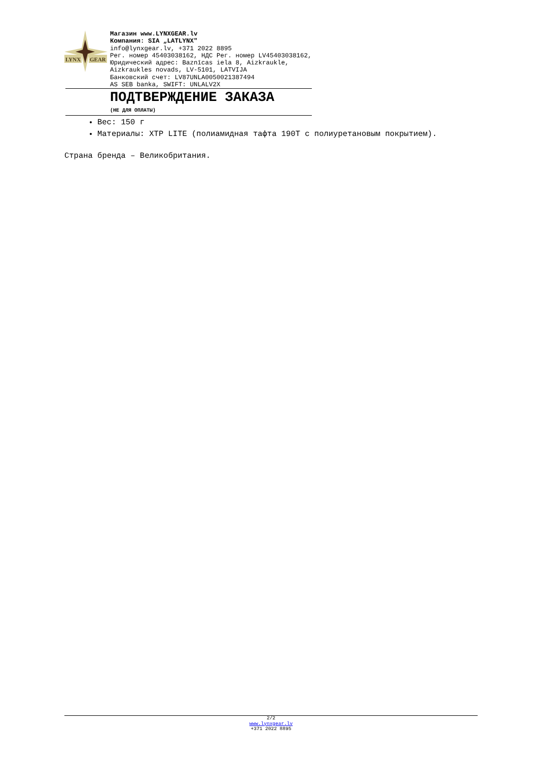LYNX
GEAR
Магазин www.LYNXGEAR.lv
Компания: SIA „LATLYNX"
info@lynxgear.lv, +371 2022 8895
Рег. номер 45403038162, НДС Рег. номер LV45403038162,
Юридический адрес: Baznīcas iela 8, Aizkraukle,
Aizkraukles novads, LV-5101, LATVIJA
Банковский счет: LV87UNLA0050021387494
AS SEB banka, SWIFT: UNLALV2X
ПОДТВЕРЖДЕНИЕ ЗАКАЗА
(НЕ ДЛЯ ОПЛАТЫ)
Вес: 150 г
Материалы: XTP LITE (полиамидная тафта 190T с полиуретановым покрытием).
Страна бренда – Великобритания.
2/2
www.lynxgear.lv
+371 2022 8895